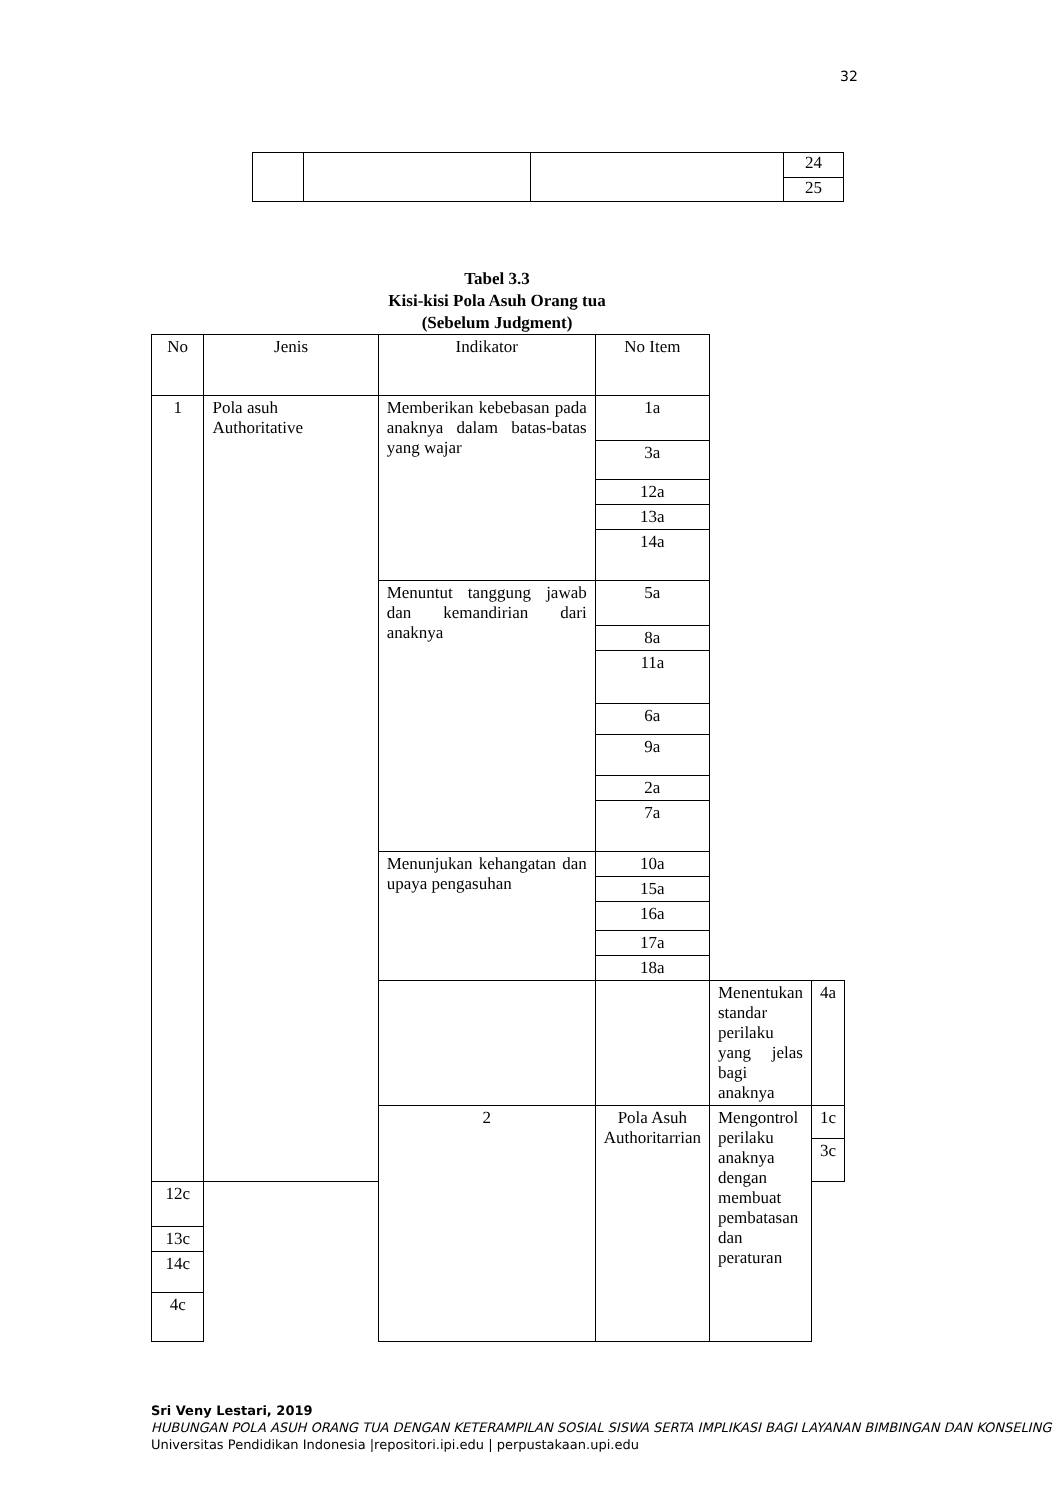32
| | | | 24 |
| | | | 25 |
Tabel 3.3
Kisi-kisi Pola Asuh Orang tua
(Sebelum Judgment)
| No | Jenis | Indikator | No Item | | |
| --- | --- | --- | --- | --- | --- |
| 1 | Pola asuh Authoritative | Memberikan kebebasan pada anaknya dalam batas-batas yang wajar | 1a | | |
| | | | 3a | | |
| | | | 12a | | |
| | | | 13a | | |
| | | | 14a | | |
| | | Menuntut tanggung jawab dan kemandirian dari anaknya | 5a | | |
| | | | 8a | | |
| | | | 11a | | |
| | | | 6a | | |
| | | | 9a | | |
| | | | 2a | | |
| | | | 7a | | |
| | | Menunjukan kehangatan dan upaya pengasuhan | 10a | | |
| | | | 15a | | |
| | | | 16a | | |
| | | | 17a | | |
| | | | 18a | | |
| | | | | Menentukan standar perilaku yang jelas bagi anaknya | 4a |
| | | 2 | Pola Asuh Authoritarrian | Mengontrol perilaku anaknya dengan membuat pembatasan dan peraturan | 1c |
| | | | | | 3c |
| 12c | | | | | |
| 13c | | | | | |
| 14c | | | | | |
| 4c | | | | | |
Sri Veny Lestari, 2019
HUBUNGAN POLA ASUH ORANG TUA DENGAN KETERAMPILAN SOSIAL SISWA SERTA IMPLIKASI BAGI LAYANAN BIMBINGAN DAN KONSELING
Universitas Pendidikan Indonesia |repositori.ipi.edu | perpustakaan.upi.edu